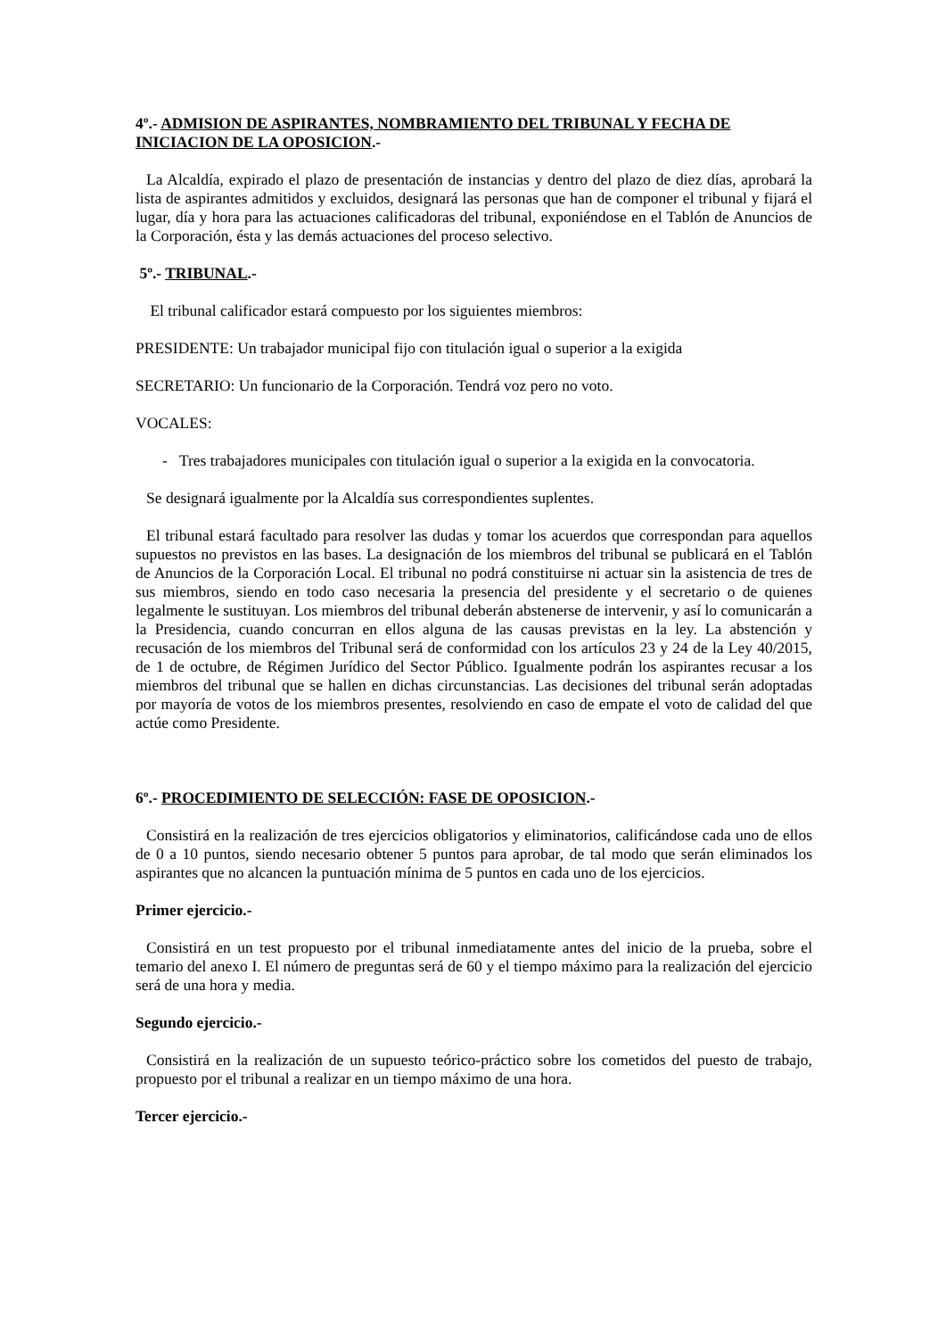4º.- ADMISION DE ASPIRANTES, NOMBRAMIENTO DEL TRIBUNAL Y FECHA DE INICIACION DE LA OPOSICION.-
La Alcaldía, expirado el plazo de presentación de instancias y dentro del plazo de diez días, aprobará la lista de aspirantes admitidos y excluidos, designará las personas que han de componer el tribunal y fijará el lugar, día y hora para las actuaciones calificadoras del tribunal, exponiéndose en el Tablón de Anuncios de la Corporación, ésta y las demás actuaciones del proceso selectivo.
5º.- TRIBUNAL.-
El tribunal calificador estará compuesto por los siguientes miembros:
PRESIDENTE: Un trabajador municipal fijo con titulación igual o superior a la exigida
SECRETARIO: Un funcionario de la Corporación. Tendrá voz pero no voto.
VOCALES:
- Tres trabajadores municipales con titulación igual o superior a la exigida en la convocatoria.
Se designará igualmente por la Alcaldía sus correspondientes suplentes.
El tribunal estará facultado para resolver las dudas y tomar los acuerdos que correspondan para aquellos supuestos no previstos en las bases. La designación de los miembros del tribunal se publicará en el Tablón de Anuncios de la Corporación Local. El tribunal no podrá constituirse ni actuar sin la asistencia de tres de sus miembros, siendo en todo caso necesaria la presencia del presidente y el secretario o de quienes legalmente le sustituyan. Los miembros del tribunal deberán abstenerse de intervenir, y así lo comunicarán a la Presidencia, cuando concurran en ellos alguna de las causas previstas en la ley. La abstención y recusación de los miembros del Tribunal será de conformidad con los artículos 23 y 24 de la Ley 40/2015, de 1 de octubre, de Régimen Jurídico del Sector Público. Igualmente podrán los aspirantes recusar a los miembros del tribunal que se hallen en dichas circunstancias. Las decisiones del tribunal serán adoptadas por mayoría de votos de los miembros presentes, resolviendo en caso de empate el voto de calidad del que actúe como Presidente.
6º.- PROCEDIMIENTO DE SELECCIÓN: FASE DE OPOSICION.-
Consistirá en la realización de tres ejercicios obligatorios y eliminatorios, calificándose cada uno de ellos de 0 a 10 puntos, siendo necesario obtener 5 puntos para aprobar, de tal modo que serán eliminados los aspirantes que no alcancen la puntuación mínima de 5 puntos en cada uno de los ejercicios.
Primer ejercicio.-
Consistirá en un test propuesto por el tribunal inmediatamente antes del inicio de la prueba, sobre el temario del anexo I. El número de preguntas será de 60 y el tiempo máximo para la realización del ejercicio será de una hora y media.
Segundo ejercicio.-
Consistirá en la realización de un supuesto teórico-práctico sobre los cometidos del puesto de trabajo, propuesto por el tribunal a realizar en un tiempo máximo de una hora.
Tercer ejercicio.-